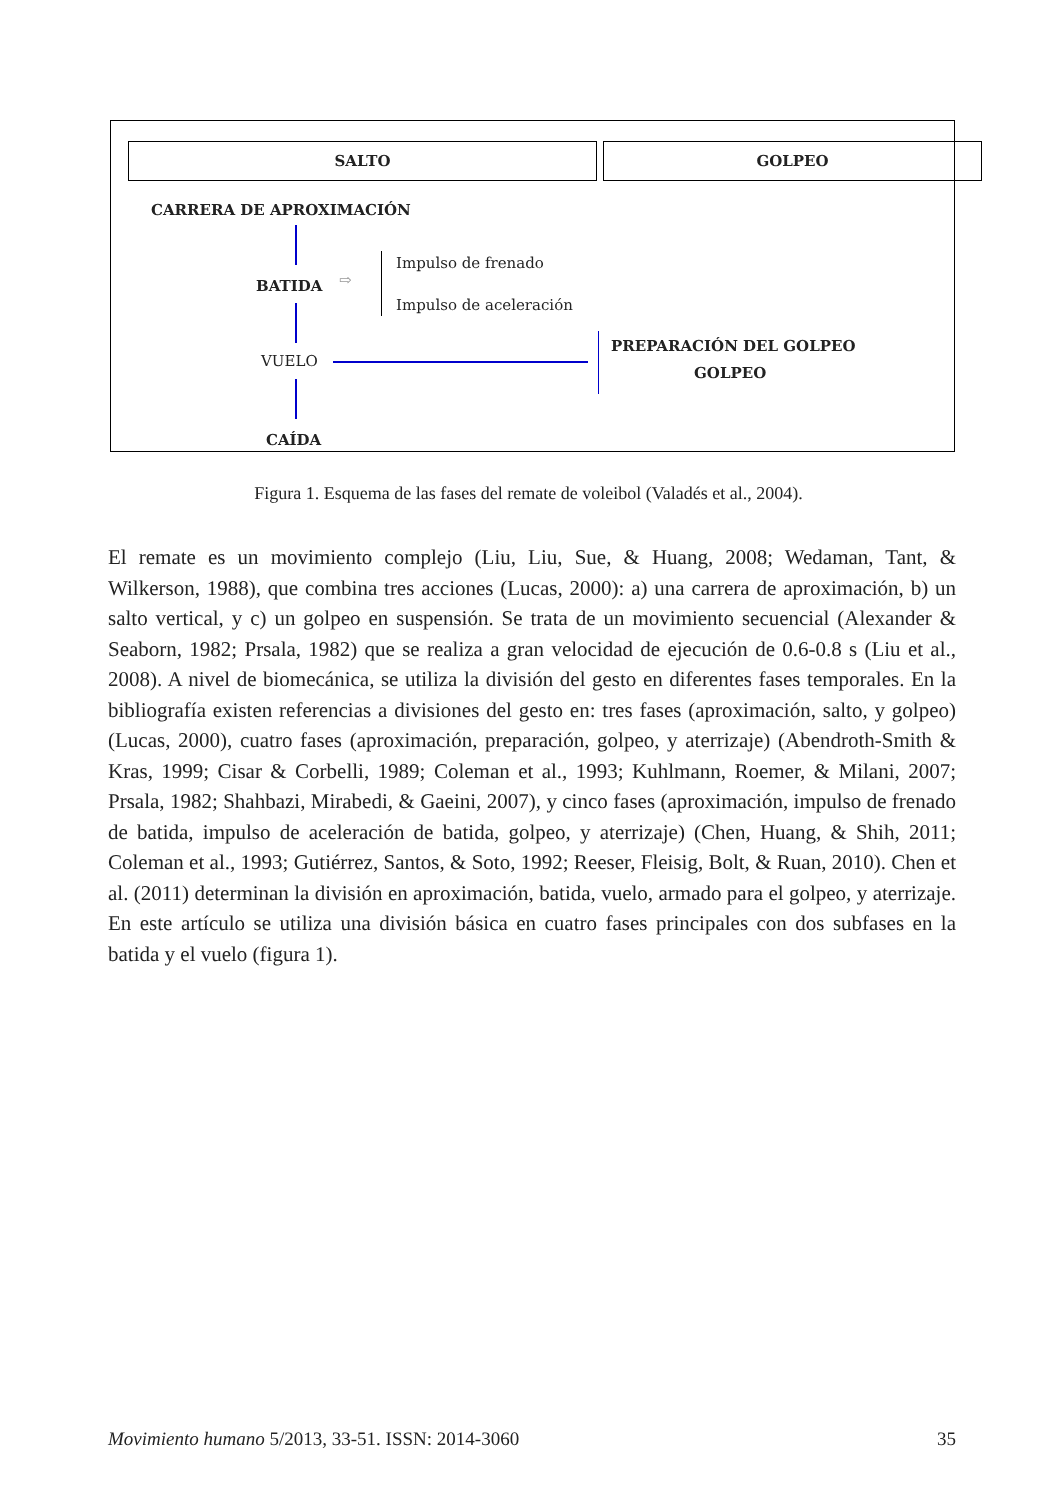SALTO GOLPEO
CARRERA DE APROXIMACIÓN
BATIDA ⇨
Impulso de frenado
Impulso de aceleración
VUELO
PREPARACIÓN DEL GOLPEO
GOLPEO
CAÍDA
Figura 1. Esquema de las fases del remate de voleibol (Valadés et al., 2004).
El remate es un movimiento complejo (Liu, Liu, Sue, & Huang, 2008; Wedaman, Tant, & Wilkerson, 1988), que combina tres acciones (Lucas, 2000): a) una carrera de aproximación, b) un salto vertical, y c) un golpeo en suspensión. Se trata de un movimiento secuencial (Alexander & Seaborn, 1982; Prsala, 1982) que se realiza a gran velocidad de ejecución de 0.6-0.8 s (Liu et al., 2008). A nivel de biomecánica, se utiliza la división del gesto en diferentes fases temporales. En la bibliografía existen referencias a divisiones del gesto en: tres fases (aproximación, salto, y golpeo) (Lucas, 2000), cuatro fases (aproximación, preparación, golpeo, y aterrizaje) (Abendroth-Smith & Kras, 1999; Cisar & Corbelli, 1989; Coleman et al., 1993; Kuhlmann, Roemer, & Milani, 2007; Prsala, 1982; Shahbazi, Mirabedi, & Gaeini, 2007), y cinco fases (aproximación, impulso de frenado de batida, impulso de aceleración de batida, golpeo, y aterrizaje) (Chen, Huang, & Shih, 2011; Coleman et al., 1993; Gutiérrez, Santos, & Soto, 1992; Reeser, Fleisig, Bolt, & Ruan, 2010). Chen et al. (2011) determinan la división en aproximación, batida, vuelo, armado para el golpeo, y aterrizaje. En este artículo se utiliza una división básica en cuatro fases principales con dos subfases en la batida y el vuelo (figura 1).
Movimiento humano 5/2013, 33-51. ISSN: 2014-3060 35